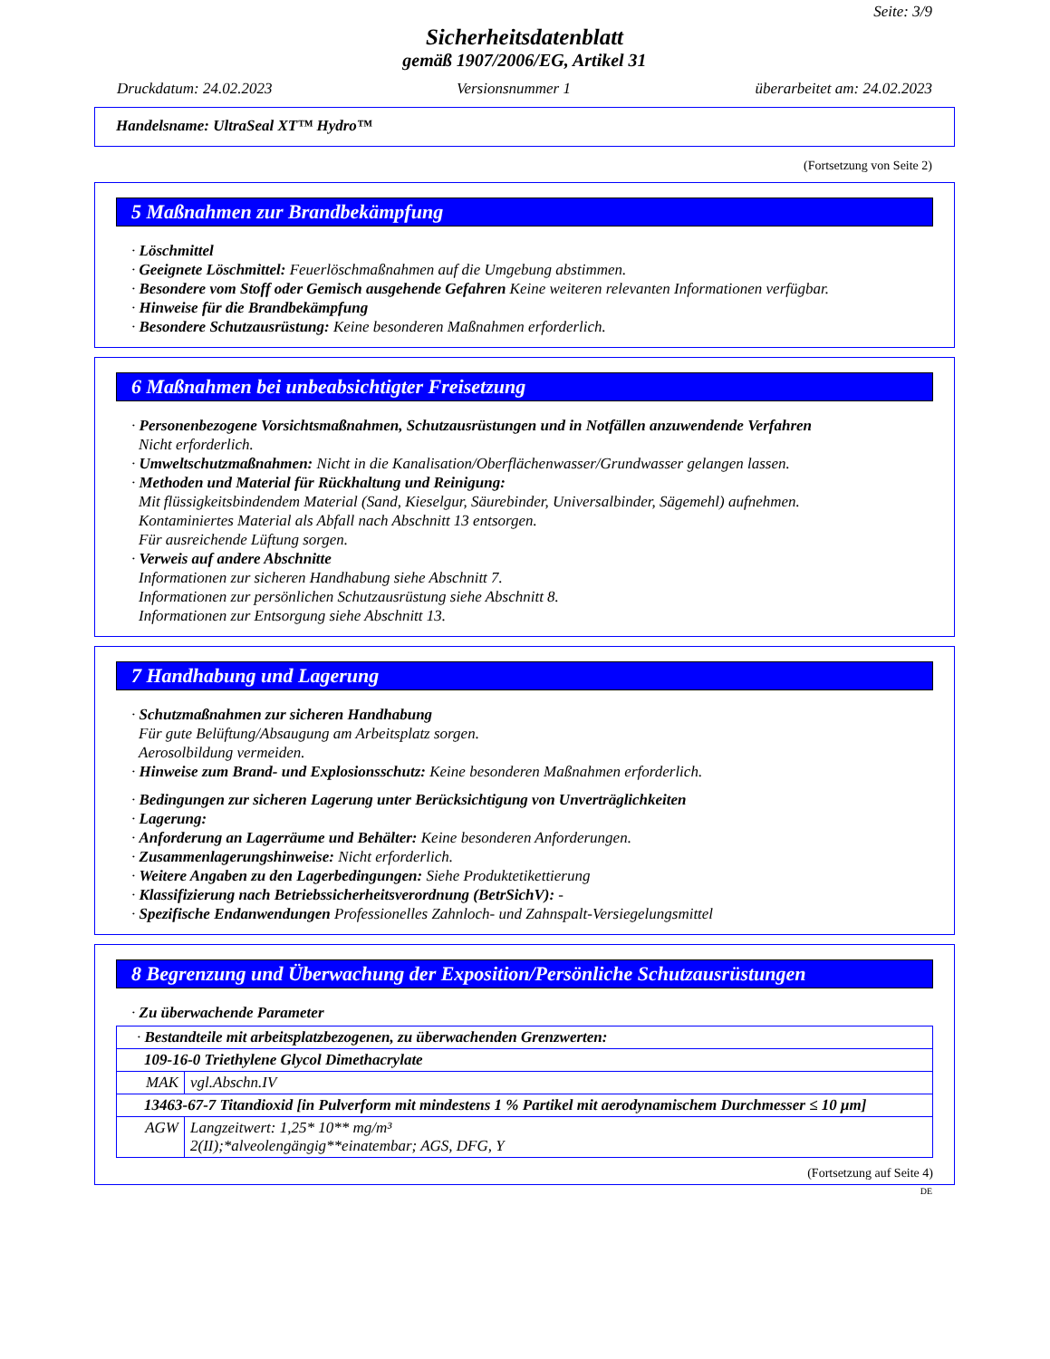Seite: 3/9
Sicherheitsdatenblatt
gemäß 1907/2006/EG, Artikel 31
Druckdatum: 24.02.2023 Versionsnummer 1 überarbeitet am: 24.02.2023
Handelsname: UltraSeal XT™ Hydro™
(Fortsetzung von Seite 2)
5 Maßnahmen zur Brandbekämpfung
· Löschmittel
· Geeignete Löschmittel: Feuerlöschmaßnahmen auf die Umgebung abstimmen.
· Besondere vom Stoff oder Gemisch ausgehende Gefahren Keine weiteren relevanten Informationen verfügbar.
· Hinweise für die Brandbekämpfung
· Besondere Schutzausrüstung: Keine besonderen Maßnahmen erforderlich.
6 Maßnahmen bei unbeabsichtigter Freisetzung
· Personenbezogene Vorsichtsmaßnahmen, Schutzausrüstungen und in Notfällen anzuwendende Verfahren
Nicht erforderlich.
· Umweltschutzmaßnahmen: Nicht in die Kanalisation/Oberflächenwasser/Grundwasser gelangen lassen.
· Methoden und Material für Rückhaltung und Reinigung:
Mit flüssigkeitsbindendem Material (Sand, Kieselgur, Säurebinder, Universalbinder, Sägemehl) aufnehmen.
Kontaminiertes Material als Abfall nach Abschnitt 13 entsorgen.
Für ausreichende Lüftung sorgen.
· Verweis auf andere Abschnitte
Informationen zur sicheren Handhabung siehe Abschnitt 7.
Informationen zur persönlichen Schutzausrüstung siehe Abschnitt 8.
Informationen zur Entsorgung siehe Abschnitt 13.
7 Handhabung und Lagerung
· Schutzmaßnahmen zur sicheren Handhabung
Für gute Belüftung/Absaugung am Arbeitsplatz sorgen.
Aerosolbildung vermeiden.
· Hinweise zum Brand- und Explosionsschutz: Keine besonderen Maßnahmen erforderlich.
· Bedingungen zur sicheren Lagerung unter Berücksichtigung von Unverträglichkeiten
· Lagerung:
· Anforderung an Lagerräume und Behälter: Keine besonderen Anforderungen.
· Zusammenlagerungshinweise: Nicht erforderlich.
· Weitere Angaben zu den Lagerbedingungen: Siehe Produktetikettierung
· Klassifizierung nach Betriebssicherheitsverordnung (BetrSichV): -
· Spezifische Endanwendungen Professionelles Zahnloch- und Zahnspalt-Versiegelungsmittel
8 Begrenzung und Überwachung der Exposition/Persönliche Schutzausrüstungen
· Zu überwachende Parameter
| · Bestandteile mit arbeitsplatzbezogenen, zu überwachenden Grenzwerten: | |
| 109-16-0 Triethylene Glycol Dimethacrylate | |
| MAK | vgl.Abschn.IV |
| 13463-67-7 Titandioxid [in Pulverform mit mindestens 1 % Partikel mit aerodynamischem Durchmesser ≤ 10 μm] | |
| AGW | Langzeitwert: 1,25* 10** mg/m³ 2(II);*alveolengängig**einatembar; AGS, DFG, Y |
(Fortsetzung auf Seite 4)
DE